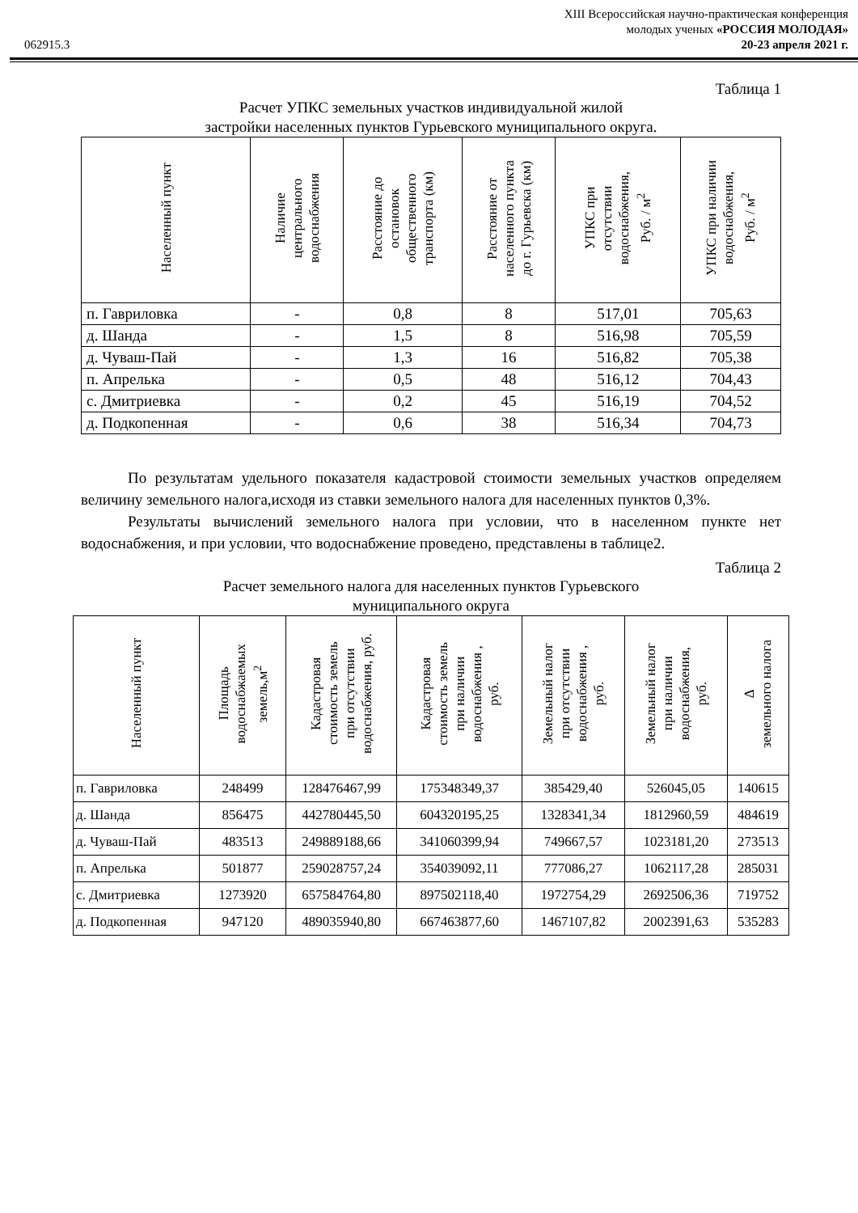XIII Всероссийская научно-практическая конференция
молодых ученых «РОССИЯ МОЛОДАЯ»
062915.3 20-23 апреля 2021 г.
Таблица 1
Расчет УПКС земельных участков индивидуальной жилой
застройки населенных пунктов Гурьевского муниципального округа.
| Населенный пункт | Наличие центрального водоснабжения | Расстояние до остановок общественного транспорта (км) | Расстояние от населенного пункта до г. Гурьевска (км) | УПКС при отсутствии водоснабжения, Руб. / м<sup>2</sup> | УПКС при наличии водоснабжения, Руб. / м<sup>2</sup> |
| --- | --- | --- | --- | --- | --- |
| п. Гавриловка | - | 0,8 | 8 | 517,01 | 705,63 |
| д. Шанда | - | 1,5 | 8 | 516,98 | 705,59 |
| д. Чуваш-Пай | - | 1,3 | 16 | 516,82 | 705,38 |
| п. Апрелька | - | 0,5 | 48 | 516,12 | 704,43 |
| с. Дмитриевка | - | 0,2 | 45 | 516,19 | 704,52 |
| д. Подкопенная | - | 0,6 | 38 | 516,34 | 704,73 |
По результатам удельного показателя кадастровой стоимости земельных участков определяем величину земельного налога,исходя из ставки земельного налога для населенных пунктов 0,3%.
Результаты вычислений земельного налога при условии, что в населенном пункте нет водоснабжения, и при условии, что водоснабжение проведено, представлены в таблице2.
Таблица 2
Расчет земельного налога для населенных пунктов Гурьевского
муниципального округа
| Населенный пункт | Площадь водоснабжаемых земель,м<sup>2</sup> | Кадастровая стоимость земель при отсутствии водоснабжения, руб. | Кадастровая стоимость земель при наличии водоснабжения , руб. | Земельный налог при отсутствии водоснабжения , руб. | Земельный налог при наличии водоснабжения, руб. | ∆ земельного налога |
| --- | --- | --- | --- | --- | --- | --- |
| п. Гавриловка | 248499 | 128476467,99 | 175348349,37 | 385429,40 | 526045,05 | 140615 |
| д. Шанда | 856475 | 442780445,50 | 604320195,25 | 1328341,34 | 1812960,59 | 484619 |
| д. Чуваш-Пай | 483513 | 249889188,66 | 341060399,94 | 749667,57 | 1023181,20 | 273513 |
| п. Апрелька | 501877 | 259028757,24 | 354039092,11 | 777086,27 | 1062117,28 | 285031 |
| с. Дмитриевка | 1273920 | 657584764,80 | 897502118,40 | 1972754,29 | 2692506,36 | 719752 |
| д. Подкопенная | 947120 | 489035940,80 | 667463877,60 | 1467107,82 | 2002391,63 | 535283 |